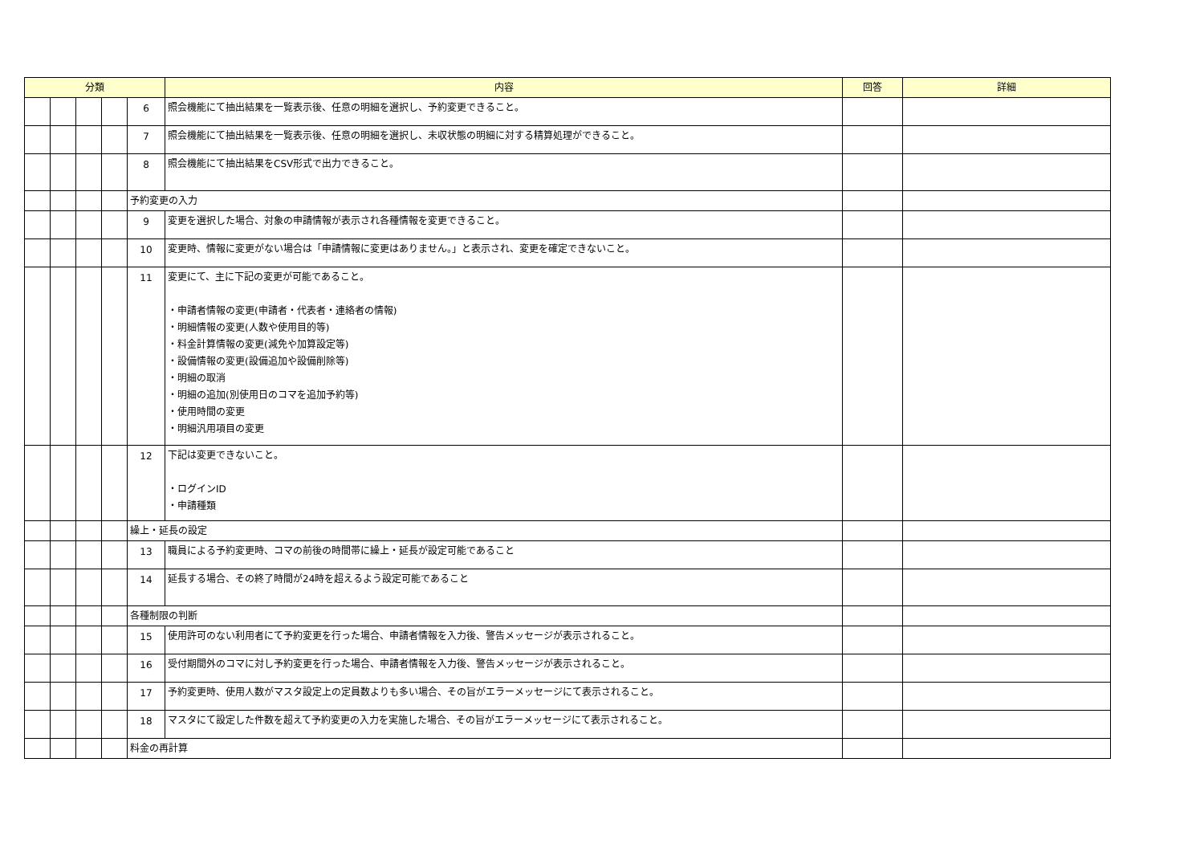| 分類 | | | | | 内容 | 回答 | 詳細 |
| --- | --- | --- | --- | --- | --- | --- | --- |
| | | | | 6 | 照会機能にて抽出結果を一覧表示後、任意の明細を選択し、予約変更できること。 | | |
| | | | | 7 | 照会機能にて抽出結果を一覧表示後、任意の明細を選択し、未収状態の明細に対する精算処理ができること。 | | |
| | | | | 8 | 照会機能にて抽出結果をCSV形式で出力できること。 | | |
| | | | | 予約変更の入力 | | | |
| | | | | 9 | 変更を選択した場合、対象の申請情報が表示され各種情報を変更できること。 | | |
| | | | | 10 | 変更時、情報に変更がない場合は「申請情報に変更はありません。」と表示され、変更を確定できないこと。 | | |
| | | | | 11 | 変更にて、主に下記の変更が可能であること。 ・申請者情報の変更(申請者・代表者・連絡者の情報) ・明細情報の変更(人数や使用目的等) ・料金計算情報の変更(減免や加算設定等) ・設備情報の変更(設備追加や設備削除等) ・明細の取消 ・明細の追加(別使用日のコマを追加予約等) ・使用時間の変更 ・明細汎用項目の変更 | | |
| | | | | 12 | 下記は変更できないこと。 ・ログインID ・申請種類 | | |
| | | | | 繰上・延長の設定 | | | |
| | | | | 13 | 職員による予約変更時、コマの前後の時間帯に繰上・延長が設定可能であること | | |
| | | | | 14 | 延長する場合、その終了時間が24時を超えるよう設定可能であること | | |
| | | | | 各種制限の判断 | | | |
| | | | | 15 | 使用許可のない利用者にて予約変更を行った場合、申請者情報を入力後、警告メッセージが表示されること。 | | |
| | | | | 16 | 受付期間外のコマに対し予約変更を行った場合、申請者情報を入力後、警告メッセージが表示されること。 | | |
| | | | | 17 | 予約変更時、使用人数がマスタ設定上の定員数よりも多い場合、その旨がエラーメッセージにて表示されること。 | | |
| | | | | 18 | マスタにて設定した件数を超えて予約変更の入力を実施した場合、その旨がエラーメッセージにて表示されること。 | | |
| | | | | 料金の再計算 | | | |